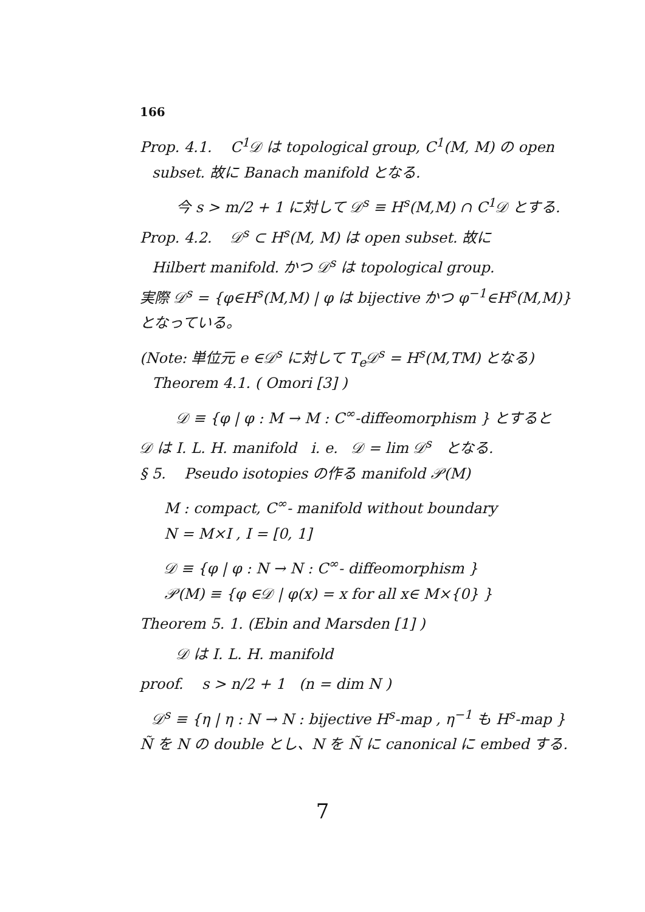166
Prop. 4.1. C<sup>1</sup>𝒟 は topological group, C<sup>1</sup>(M, M) の open
subset. 故に Banach manifold となる.
今 s > m/2 + 1 に対して 𝒟<sup>s</sup> ≡ H<sup>s</sup>(M,M) ∩ C<sup>1</sup>𝒟 とする.
Prop. 4.2. 𝒟<sup>s</sup> ⊂ H<sup>s</sup>(M, M) は open subset. 故に
Hilbert manifold. かつ 𝒟<sup>s</sup> は topological group.
実際 𝒟<sup>s</sup> = {φ∈H<sup>s</sup>(M,M) | φ は bijective かつ φ<sup>−1</sup>∈H<sup>s</sup>(M,M)}
となっている。
(Note: 単位元 e ∈𝒟<sup>s</sup> に対して T<sub>e</sub>𝒟<sup>s</sup> = H<sup>s</sup>(M,TM) となる)
Theorem 4.1. ( Omori [3] )
𝒟 ≡ {φ | φ : M → M : C<sup>∞</sup>-diffeomorphism } とすると
𝒟 は I. L. H. manifold i. e. 𝒟 = lim 𝒟<sup>s</sup> となる.
§ 5. Pseudo isotopies の作る manifold 𝒫(M)
M : compact, C<sup>∞</sup>- manifold without boundary
N = M×I , I = [0, 1]
𝒟 ≡ {φ | φ : N → N : C<sup>∞</sup>- diffeomorphism }
𝒫(M) ≡ {φ ∈𝒟 | φ(x) = x for all x∈ M×{0} }
Theorem 5. 1. (Ebin and Marsden [1] )
𝒟 は I. L. H. manifold
proof. s > n/2 + 1 (n = dim N )
𝒟<sup>s</sup> ≡ {η | η : N → N : bijective H<sup>s</sup>-map , η<sup>−1</sup> も H<sup>s</sup>-map }
Ñ を N の double とし、N を Ñ に canonical に embed する.
7